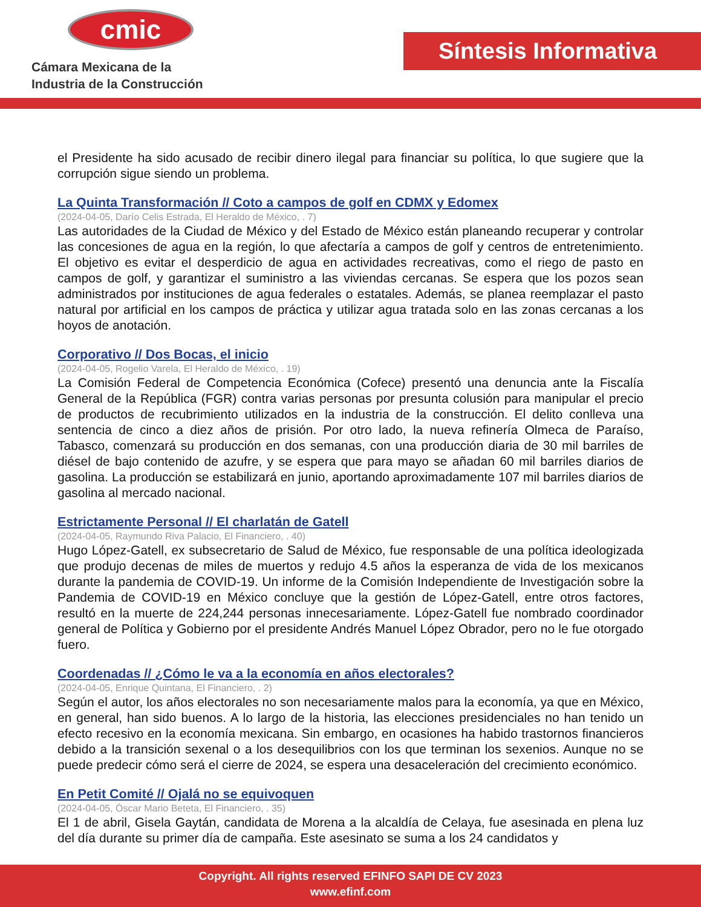cmic
Cámara Mexicana de la
Industria de la Construcción
Síntesis Informativa
el Presidente ha sido acusado de recibir dinero ilegal para financiar su política, lo que sugiere que la corrupción sigue siendo un problema.
La Quinta Transformación // Coto a campos de golf en CDMX y Edomex
(2024-04-05, Darío Celis Estrada, El Heraldo de México, . 7)
Las autoridades de la Ciudad de México y del Estado de México están planeando recuperar y controlar las concesiones de agua en la región, lo que afectaría a campos de golf y centros de entretenimiento. El objetivo es evitar el desperdicio de agua en actividades recreativas, como el riego de pasto en campos de golf, y garantizar el suministro a las viviendas cercanas. Se espera que los pozos sean administrados por instituciones de agua federales o estatales. Además, se planea reemplazar el pasto natural por artificial en los campos de práctica y utilizar agua tratada solo en las zonas cercanas a los hoyos de anotación.
Corporativo // Dos Bocas, el inicio
(2024-04-05, Rogelio Varela, El Heraldo de México, . 19)
La Comisión Federal de Competencia Económica (Cofece) presentó una denuncia ante la Fiscalía General de la República (FGR) contra varias personas por presunta colusión para manipular el precio de productos de recubrimiento utilizados en la industria de la construcción. El delito conlleva una sentencia de cinco a diez años de prisión. Por otro lado, la nueva refinería Olmeca de Paraíso, Tabasco, comenzará su producción en dos semanas, con una producción diaria de 30 mil barriles de diésel de bajo contenido de azufre, y se espera que para mayo se añadan 60 mil barriles diarios de gasolina. La producción se estabilizará en junio, aportando aproximadamente 107 mil barriles diarios de gasolina al mercado nacional.
Estrictamente Personal // El charlatán de Gatell
(2024-04-05, Raymundo Riva Palacio, El Financiero, . 40)
Hugo López-Gatell, ex subsecretario de Salud de México, fue responsable de una política ideologizada que produjo decenas de miles de muertos y redujo 4.5 años la esperanza de vida de los mexicanos durante la pandemia de COVID-19. Un informe de la Comisión Independiente de Investigación sobre la Pandemia de COVID-19 en México concluye que la gestión de López-Gatell, entre otros factores, resultó en la muerte de 224,244 personas innecesariamente. López-Gatell fue nombrado coordinador general de Política y Gobierno por el presidente Andrés Manuel López Obrador, pero no le fue otorgado fuero.
Coordenadas // ¿Cómo le va a la economía en años electorales?
(2024-04-05, Enrique Quintana, El Financiero, . 2)
Según el autor, los años electorales no son necesariamente malos para la economía, ya que en México, en general, han sido buenos. A lo largo de la historia, las elecciones presidenciales no han tenido un efecto recesivo en la economía mexicana. Sin embargo, en ocasiones ha habido trastornos financieros debido a la transición sexenal o a los desequilibrios con los que terminan los sexenios. Aunque no se puede predecir cómo será el cierre de 2024, se espera una desaceleración del crecimiento económico.
En Petit Comité // Ojalá no se equivoquen
(2024-04-05, Óscar Mario Beteta, El Financiero, . 35)
El 1 de abril, Gisela Gaytán, candidata de Morena a la alcaldía de Celaya, fue asesinada en plena luz del día durante su primer día de campaña. Este asesinato se suma a los 24 candidatos y
Copyright. All rights reserved EFINFO SAPI DE CV 2023
www.efinf.com